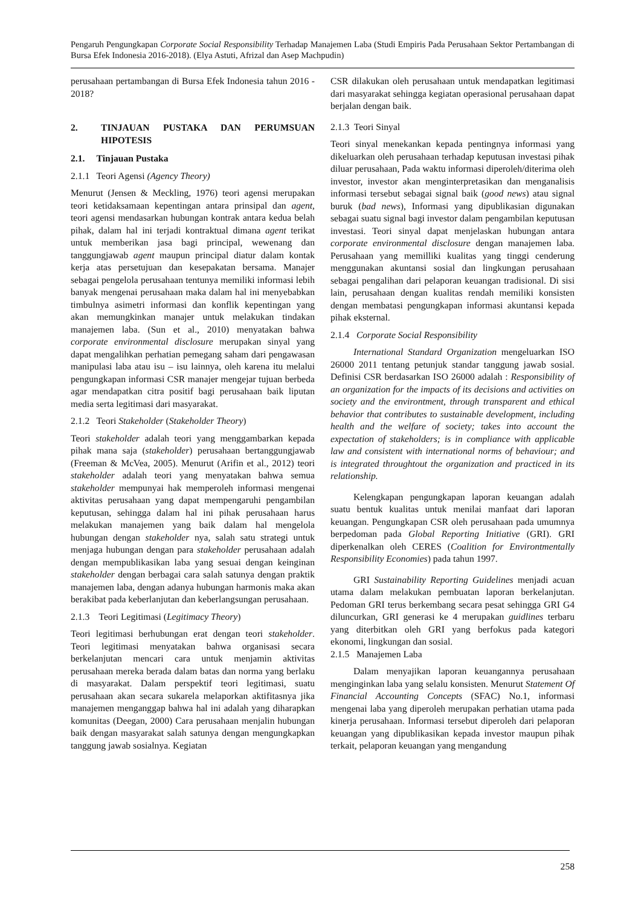Pengaruh Pengungkapan Corporate Social Responsibility Terhadap Manajemen Laba (Studi Empiris Pada Perusahaan Sektor Pertambangan di Bursa Efek Indonesia 2016-2018). (Elya Astuti, Afrizal dan Asep Machpudin)
perusahaan pertambangan di Bursa Efek Indonesia tahun 2016 - 2018?
2. TINJAUAN PUSTAKA DAN PERUMSUAN HIPOTESIS
2.1. Tinjauan Pustaka
2.1.1 Teori Agensi (Agency Theory)
Menurut (Jensen & Meckling, 1976) teori agensi merupakan teori ketidaksamaan kepentingan antara prinsipal dan agent, teori agensi mendasarkan hubungan kontrak antara kedua belah pihak, dalam hal ini terjadi kontraktual dimana agent terikat untuk memberikan jasa bagi principal, wewenang dan tanggungjawab agent maupun principal diatur dalam kontak kerja atas persetujuan dan kesepakatan bersama. Manajer sebagai pengelola perusahaan tentunya memiliki informasi lebih banyak mengenai perusahaan maka dalam hal ini menyebabkan timbulnya asimetri informasi dan konflik kepentingan yang akan memungkinkan manajer untuk melakukan tindakan manajemen laba. (Sun et al., 2010) menyatakan bahwa corporate environmental disclosure merupakan sinyal yang dapat mengalihkan perhatian pemegang saham dari pengawasan manipulasi laba atau isu – isu lainnya, oleh karena itu melalui pengungkapan informasi CSR manajer mengejar tujuan berbeda agar mendapatkan citra positif bagi perusahaan baik liputan media serta legitimasi dari masyarakat.
2.1.2 Teori Stakeholder (Stakeholder Theory)
Teori stakeholder adalah teori yang menggambarkan kepada pihak mana saja (stakeholder) perusahaan bertanggungjawab (Freeman & McVea, 2005). Menurut (Arifin et al., 2012) teori stakeholder adalah teori yang menyatakan bahwa semua stakeholder mempunyai hak memperoleh informasi mengenai aktivitas perusahaan yang dapat mempengaruhi pengambilan keputusan, sehingga dalam hal ini pihak perusahaan harus melakukan manajemen yang baik dalam hal mengelola hubungan dengan stakeholder nya, salah satu strategi untuk menjaga hubungan dengan para stakeholder perusahaan adalah dengan mempublikasikan laba yang sesuai dengan keinginan stakeholder dengan berbagai cara salah satunya dengan praktik manajemen laba, dengan adanya hubungan harmonis maka akan berakibat pada keberlanjutan dan keberlangsungan perusahaan.
2.1.3 Teori Legitimasi (Legitimacy Theory)
Teori legitimasi berhubungan erat dengan teori stakeholder. Teori legitimasi menyatakan bahwa organisasi secara berkelanjutan mencari cara untuk menjamin aktivitas perusahaan mereka berada dalam batas dan norma yang berlaku di masyarakat. Dalam perspektif teori legitimasi, suatu perusahaan akan secara sukarela melaporkan aktifitasnya jika manajemen menganggap bahwa hal ini adalah yang diharapkan komunitas (Deegan, 2000) Cara perusahaan menjalin hubungan baik dengan masyarakat salah satunya dengan mengungkapkan tanggung jawab sosialnya. Kegiatan
CSR dilakukan oleh perusahaan untuk mendapatkan legitimasi dari masyarakat sehingga kegiatan operasional perusahaan dapat berjalan dengan baik.
2.1.3 Teori Sinyal
Teori sinyal menekankan kepada pentingnya informasi yang dikeluarkan oleh perusahaan terhadap keputusan investasi pihak diluar perusahaan, Pada waktu informasi diperoleh/diterima oleh investor, investor akan menginterpretasikan dan menganalisis informasi tersebut sebagai signal baik (good news) atau signal buruk (bad news), Informasi yang dipublikasian digunakan sebagai suatu signal bagi investor dalam pengambilan keputusan investasi. Teori sinyal dapat menjelaskan hubungan antara corporate environmental disclosure dengan manajemen laba. Perusahaan yang memilliki kualitas yang tinggi cenderung menggunakan akuntansi sosial dan lingkungan perusahaan sebagai pengalihan dari pelaporan keuangan tradisional. Di sisi lain, perusahaan dengan kualitas rendah memiliki konsisten dengan membatasi pengungkapan informasi akuntansi kepada pihak eksternal.
2.1.4 Corporate Social Responsibility
International Standard Organization mengeluarkan ISO 26000 2011 tentang petunjuk standar tanggung jawab sosial. Definisi CSR berdasarkan ISO 26000 adalah : Responsibility of an organization for the impacts of its decisions and activities on society and the environtment, through transparent and ethical behavior that contributes to sustainable development, including health and the welfare of society; takes into account the expectation of stakeholders; is in compliance with applicable law and consistent with international norms of behaviour; and is integrated throughtout the organization and practiced in its relationship.
Kelengkapan pengungkapan laporan keuangan adalah suatu bentuk kualitas untuk menilai manfaat dari laporan keuangan. Pengungkapan CSR oleh perusahaan pada umumnya berpedoman pada Global Reporting Initiative (GRI). GRI diperkenalkan oleh CERES (Coalition for Environtmentally Responsibility Economies) pada tahun 1997.
GRI Sustainability Reporting Guidelines menjadi acuan utama dalam melakukan pembuatan laporan berkelanjutan. Pedoman GRI terus berkembang secara pesat sehingga GRI G4 diluncurkan, GRI generasi ke 4 merupakan guidlines terbaru yang diterbitkan oleh GRI yang berfokus pada kategori ekonomi, lingkungan dan sosial.
2.1.5 Manajemen Laba
Dalam menyajikan laporan keuangannya perusahaan menginginkan laba yang selalu konsisten. Menurut Statement Of Financial Accounting Concepts (SFAC) No.1, informasi mengenai laba yang diperoleh merupakan perhatian utama pada kinerja perusahaan. Informasi tersebut diperoleh dari pelaporan keuangan yang dipublikasikan kepada investor maupun pihak terkait, pelaporan keuangan yang mengandung
258